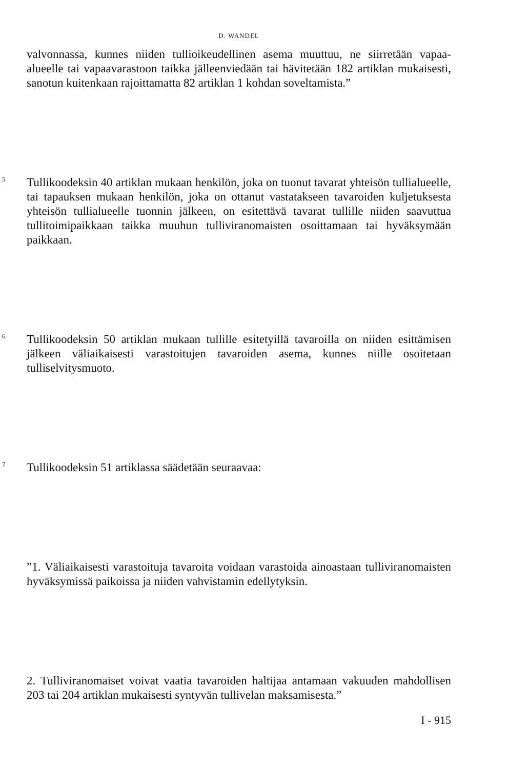D. WANDEL
valvonnassa, kunnes niiden tullioikeudellinen asema muuttuu, ne siirretään vapaa-alueelle tai vapaavarastoon taikka jälleenviedään tai hävitetään 182 artiklan mukaisesti, sanotun kuitenkaan rajoittamatta 82 artiklan 1 kohdan soveltamista.”
5
Tullikoodeksin 40 artiklan mukaan henkilön, joka on tuonut tavarat yhteisön tullialueelle, tai tapauksen mukaan henkilön, joka on ottanut vastatakseen tavaroiden kuljetuksesta yhteisön tullialueelle tuonnin jälkeen, on esitettävä tavarat tullille niiden saavuttua tullitoimipaikkaan taikka muuhun tulliviranomaisten osoittamaan tai hyväksymään paikkaan.
6
Tullikoodeksin 50 artiklan mukaan tullille esitetyillä tavaroilla on niiden esittämisen jälkeen väliaikaisesti varastoitujen tavaroiden asema, kunnes niille osoitetaan tulliselvitysmuoto.
7
Tullikoodeksin 51 artiklassa säädetään seuraavaa:
”1. Väliaikaisesti varastoituja tavaroita voidaan varastoida ainoastaan tulliviranomaisten hyväksymissä paikoissa ja niiden vahvistamin edellytyksin.
2. Tulliviranomaiset voivat vaatia tavaroiden haltijaa antamaan vakuuden mahdollisen 203 tai 204 artiklan mukaisesti syntyvän tullivelan maksamisesta.”
I - 915